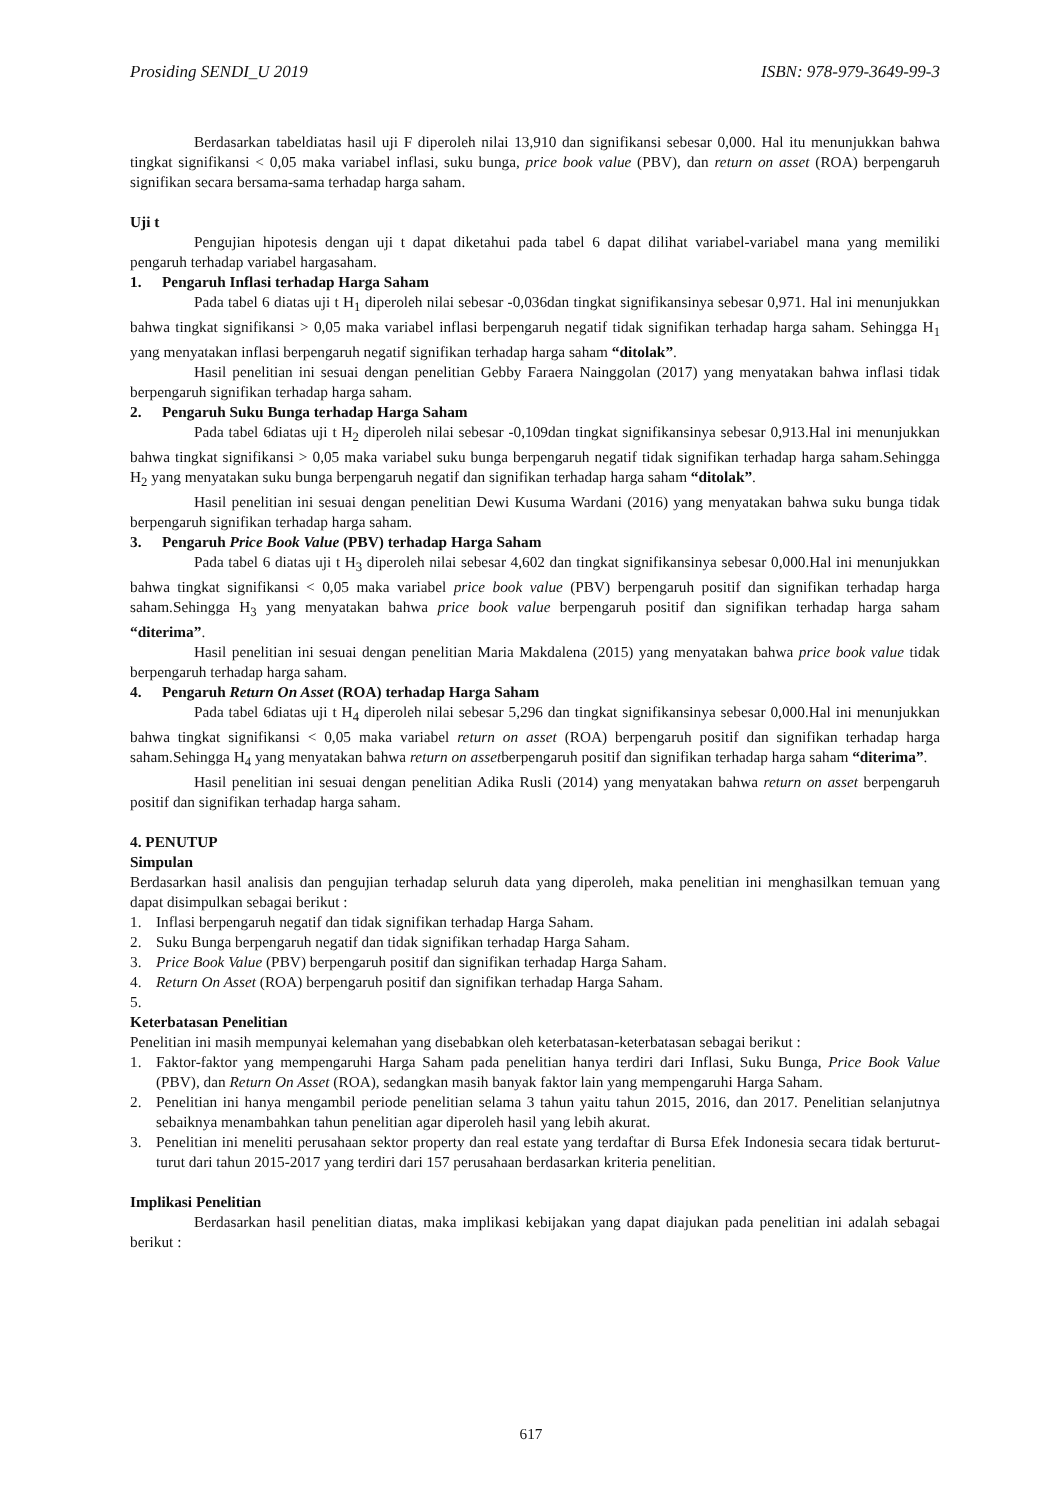Prosiding SENDI_U 2019 ISBN: 978-979-3649-99-3
Berdasarkan tabeldiatas hasil uji F diperoleh nilai 13,910 dan signifikansi sebesar 0,000. Hal itu menunjukkan bahwa tingkat signifikansi < 0,05 maka variabel inflasi, suku bunga, price book value (PBV), dan return on asset (ROA) berpengaruh signifikan secara bersama-sama terhadap harga saham.
Uji t
Pengujian hipotesis dengan uji t dapat diketahui pada tabel 6 dapat dilihat variabel-variabel mana yang memiliki pengaruh terhadap variabel hargasaham.
1. Pengaruh Inflasi terhadap Harga Saham
Pada tabel 6 diatas uji t H<sub>1</sub> diperoleh nilai sebesar -0,036dan tingkat signifikansinya sebesar 0,971. Hal ini menunjukkan bahwa tingkat signifikansi > 0,05 maka variabel inflasi berpengaruh negatif tidak signifikan terhadap harga saham. Sehingga H<sub>1</sub> yang menyatakan inflasi berpengaruh negatif signifikan terhadap harga saham “ditolak”.
Hasil penelitian ini sesuai dengan penelitian Gebby Faraera Nainggolan (2017) yang menyatakan bahwa inflasi tidak berpengaruh signifikan terhadap harga saham.
2. Pengaruh Suku Bunga terhadap Harga Saham
Pada tabel 6diatas uji t H<sub>2</sub> diperoleh nilai sebesar -0,109dan tingkat signifikansinya sebesar 0,913.Hal ini menunjukkan bahwa tingkat signifikansi > 0,05 maka variabel suku bunga berpengaruh negatif tidak signifikan terhadap harga saham.Sehingga H<sub>2</sub> yang menyatakan suku bunga berpengaruh negatif dan signifikan terhadap harga saham “ditolak”.
Hasil penelitian ini sesuai dengan penelitian Dewi Kusuma Wardani (2016) yang menyatakan bahwa suku bunga tidak berpengaruh signifikan terhadap harga saham.
3. Pengaruh Price Book Value (PBV) terhadap Harga Saham
Pada tabel 6 diatas uji t H<sub>3</sub> diperoleh nilai sebesar 4,602 dan tingkat signifikansinya sebesar 0,000.Hal ini menunjukkan bahwa tingkat signifikansi < 0,05 maka variabel price book value (PBV) berpengaruh positif dan signifikan terhadap harga saham.Sehingga H<sub>3</sub> yang menyatakan bahwa price book value berpengaruh positif dan signifikan terhadap harga saham “diterima”.
Hasil penelitian ini sesuai dengan penelitian Maria Makdalena (2015) yang menyatakan bahwa price book value tidak berpengaruh terhadap harga saham.
4. Pengaruh Return On Asset (ROA) terhadap Harga Saham
Pada tabel 6diatas uji t H<sub>4</sub> diperoleh nilai sebesar 5,296 dan tingkat signifikansinya sebesar 0,000.Hal ini menunjukkan bahwa tingkat signifikansi < 0,05 maka variabel return on asset (ROA) berpengaruh positif dan signifikan terhadap harga saham.Sehingga H<sub>4</sub> yang menyatakan bahwa return on assetberpengaruh positif dan signifikan terhadap harga saham “diterima”.
Hasil penelitian ini sesuai dengan penelitian Adika Rusli (2014) yang menyatakan bahwa return on asset berpengaruh positif dan signifikan terhadap harga saham.
4. PENUTUP
Simpulan
Berdasarkan hasil analisis dan pengujian terhadap seluruh data yang diperoleh, maka penelitian ini menghasilkan temuan yang dapat disimpulkan sebagai berikut :
1. Inflasi berpengaruh negatif dan tidak signifikan terhadap Harga Saham.
2. Suku Bunga berpengaruh negatif dan tidak signifikan terhadap Harga Saham.
3. Price Book Value (PBV) berpengaruh positif dan signifikan terhadap Harga Saham.
4. Return On Asset (ROA) berpengaruh positif dan signifikan terhadap Harga Saham.
5.
Keterbatasan Penelitian
Penelitian ini masih mempunyai kelemahan yang disebabkan oleh keterbatasan-keterbatasan sebagai berikut :
1. Faktor-faktor yang mempengaruhi Harga Saham pada penelitian hanya terdiri dari Inflasi, Suku Bunga, Price Book Value (PBV), dan Return On Asset (ROA), sedangkan masih banyak faktor lain yang mempengaruhi Harga Saham.
2. Penelitian ini hanya mengambil periode penelitian selama 3 tahun yaitu tahun 2015, 2016, dan 2017. Penelitian selanjutnya sebaiknya menambahkan tahun penelitian agar diperoleh hasil yang lebih akurat.
3. Penelitian ini meneliti perusahaan sektor property dan real estate yang terdaftar di Bursa Efek Indonesia secara tidak berturut-turut dari tahun 2015-2017 yang terdiri dari 157 perusahaan berdasarkan kriteria penelitian.
Implikasi Penelitian
Berdasarkan hasil penelitian diatas, maka implikasi kebijakan yang dapat diajukan pada penelitian ini adalah sebagai berikut :
617